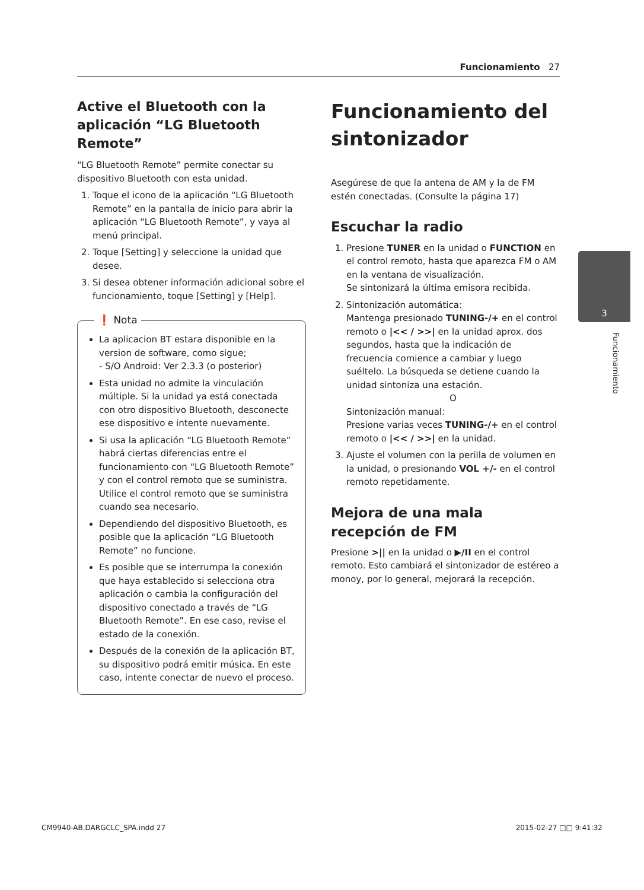Funcionamiento 27
3
Funcionamiento
Active el Bluetooth con la aplicación “LG Bluetooth Remote”
“LG Bluetooth Remote” permite conectar su dispositivo Bluetooth con esta unidad.
1. Toque el icono de la aplicación “LG Bluetooth Remote” en la pantalla de inicio para abrir la aplicación “LG Bluetooth Remote”, y vaya al menú principal.
2. Toque [Setting] y seleccione la unidad que desee.
3. Si desea obtener información adicional sobre el funcionamiento, toque [Setting] y [Help].
❗ Nota
La aplicacion BT estara disponible en la version de software, como sigue;
- S/O Android: Ver 2.3.3 (o posterior)
Esta unidad no admite la vinculación múltiple. Si la unidad ya está conectada con otro dispositivo Bluetooth, desconecte ese dispositivo e intente nuevamente.
Si usa la aplicación “LG Bluetooth Remote” habrá ciertas diferencias entre el funcionamiento con “LG Bluetooth Remote” y con el control remoto que se suministra. Utilice el control remoto que se suministra cuando sea necesario.
Dependiendo del dispositivo Bluetooth, es posible que la aplicación “LG Bluetooth Remote” no funcione.
Es posible que se interrumpa la conexión que haya establecido si selecciona otra aplicación o cambia la configuración del dispositivo conectado a través de “LG Bluetooth Remote”. En ese caso, revise el estado de la conexión.
Después de la conexión de la aplicación BT, su dispositivo podrá emitir música. En este caso, intente conectar de nuevo el proceso.
Funcionamiento del sintonizador
Asegúrese de que la antena de AM y la de FM estén conectadas. (Consulte la página 17)
Escuchar la radio
1. Presione TUNER en la unidad o FUNCTION en el control remoto, hasta que aparezca FM o AM en la ventana de visualización.
Se sintonizará la última emisora recibida.
2. Sintonización automática:
Mantenga presionado TUNING-/+ en el control remoto o |<< / >>| en la unidad aprox. dos segundos, hasta que la indicación de frecuencia comience a cambiar y luego suéltelo. La búsqueda se detiene cuando la unidad sintoniza una estación.
O
Sintonización manual:
Presione varias veces TUNING-/+ en el control remoto o |<< / >>| en la unidad.
3. Ajuste el volumen con la perilla de volumen en la unidad, o presionando VOL +/- en el control remoto repetidamente.
Mejora de una mala recepción de FM
Presione >|| en la unidad o ▶/II en el control remoto. Esto cambiará el sintonizador de estéreo a monoy, por lo general, mejorará la recepción.
CM9940-AB.DARGCLC_SPA.indd 27 2015-02-27 □□ 9:41:32